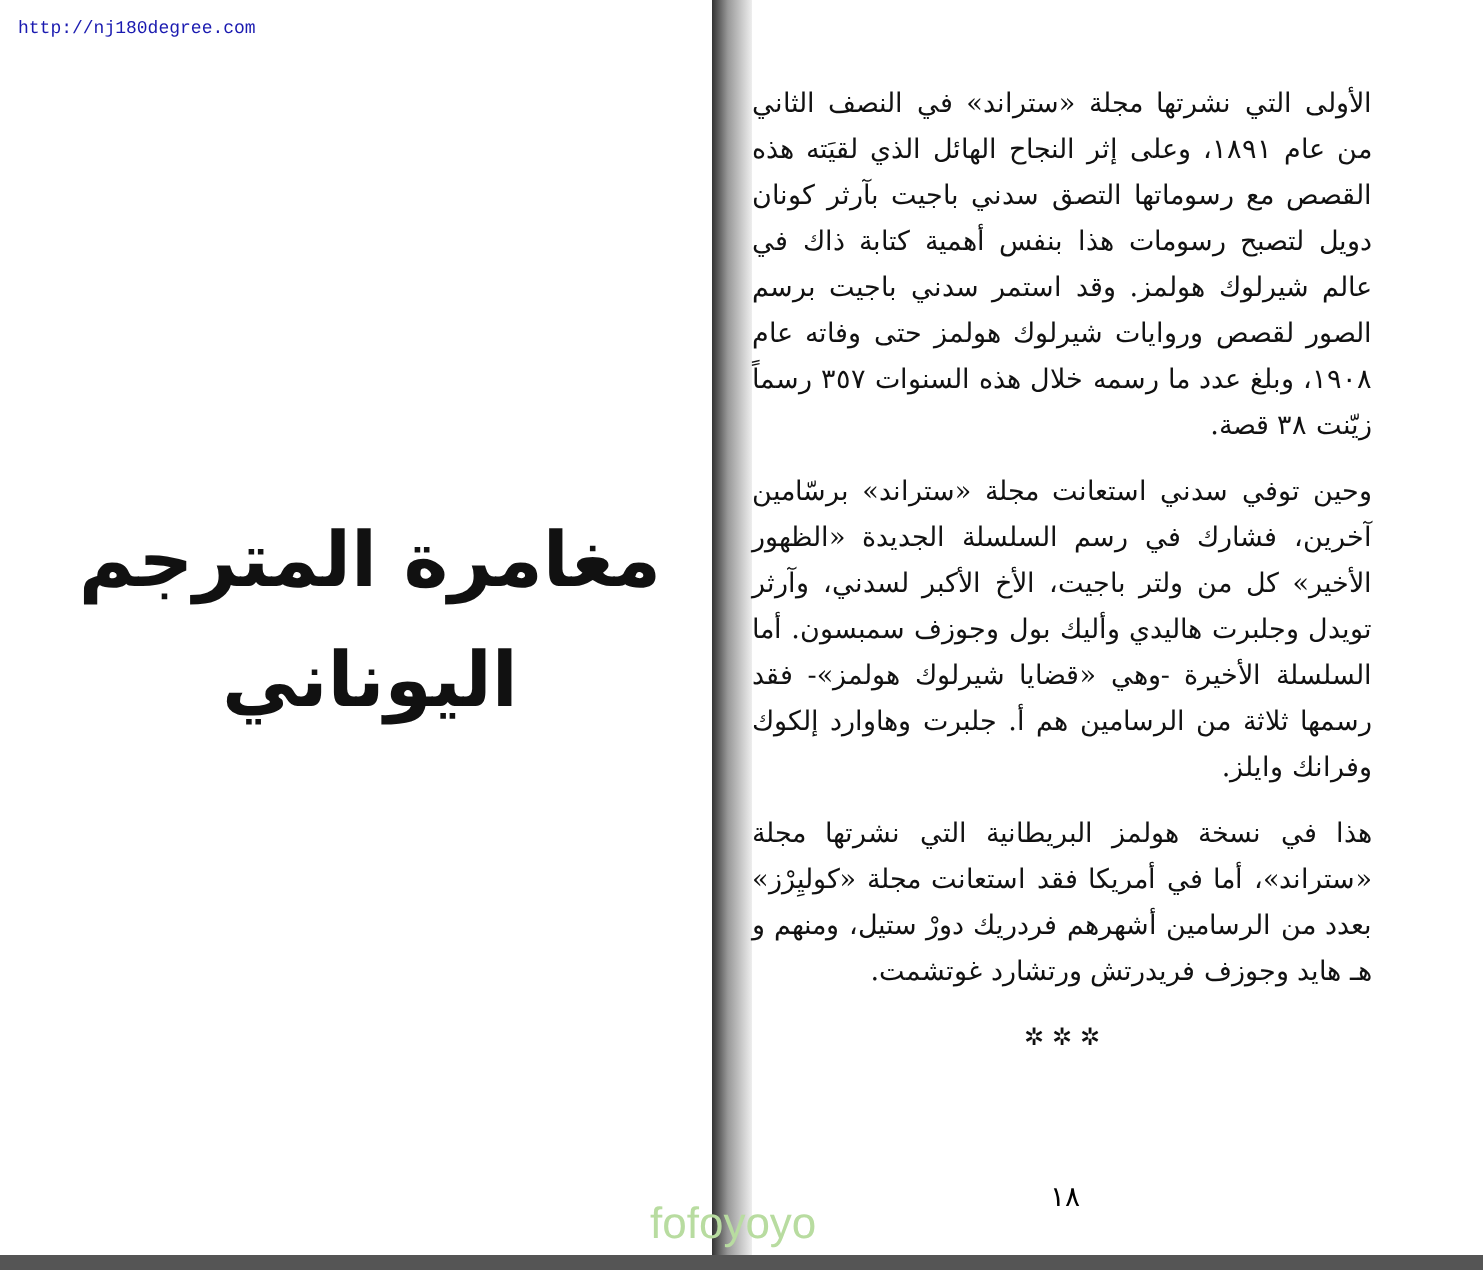http://nj180degree.com
مغامرة المترجم
اليوناني
الأولى التي نشرتها مجلة «ستراند» في النصف الثاني من عام ١٨٩١، وعلى إثر النجاح الهائل الذي لقيَته هذه القصص مع رسوماتها التصق سدني باجيت بآرثر كونان دويل لتصبح رسومات هذا بنفس أهمية كتابة ذاك في عالم شيرلوك هولمز. وقد استمر سدني باجيت برسم الصور لقصص وروايات شيرلوك هولمز حتى وفاته عام ١٩٠٨، وبلغ عدد ما رسمه خلال هذه السنوات ٣٥٧ رسماً زيّنت ٣٨ قصة.
وحين توفي سدني استعانت مجلة «ستراند» برسّامين آخرين، فشارك في رسم السلسلة الجديدة «الظهور الأخير» كل من ولتر باجيت، الأخ الأكبر لسدني، وآرثر تويدل وجلبرت هاليدي وأليك بول وجوزف سمبسون. أما السلسلة الأخيرة -وهي «قضايا شيرلوك هولمز»- فقد رسمها ثلاثة من الرسامين هم أ. جلبرت وهاوارد إلكوك وفرانك وايلز.
هذا في نسخة هولمز البريطانية التي نشرتها مجلة «ستراند»، أما في أمريكا فقد استعانت مجلة «كوليِرْز» بعدد من الرسامين أشهرهم فردريك دورْ ستيل، ومنهم و هـ هايد وجوزف فريدرتش ورتشارد غوتشمت.
✲ ✲ ✲
١٨
fofoyoyo